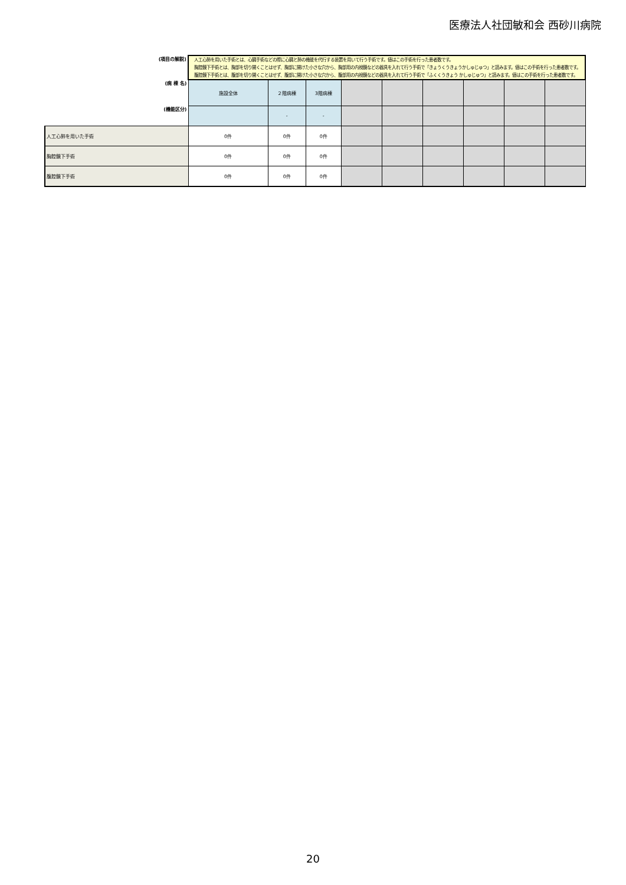医療法人社団敏和会 西砂川病院
| (項目の解説) | 人工心肺を用いた手術とは、心臓手術などの際に心臓と肺の機能を代行する装置を用いて行う手術です。値はこの手術を行った患者数です。 胸腔鏡下手術とは、胸部を切り開くことはせず、胸部に開けた小さな穴から、胸部用の内視鏡などの器具を入れて行う手術で「きょうくうきょうかしゅじゅつ」と読みます。値はこの手術を行った患者数です。 腹腔鏡下手術とは、腹部を切り開くことはせず、腹部に開けた小さな穴から、腹部用の内視鏡などの器具を入れて行う手術で「ふくくうきょう かしゅじゅつ」と読みます。値はこの手術を行った患者数です。 | | | | | | | | |
| (病 棟 名) | 施設全体 | ２階病棟 | 3階病棟 | | | | | | |
| (機能区分) | | - | - | | | | | | |
| 人工心肺を用いた手術 | 0件 | 0件 | 0件 | | | | | | |
| 胸腔鏡下手術 | 0件 | 0件 | 0件 | | | | | | |
| 腹腔鏡下手術 | 0件 | 0件 | 0件 | | | | | | |
20